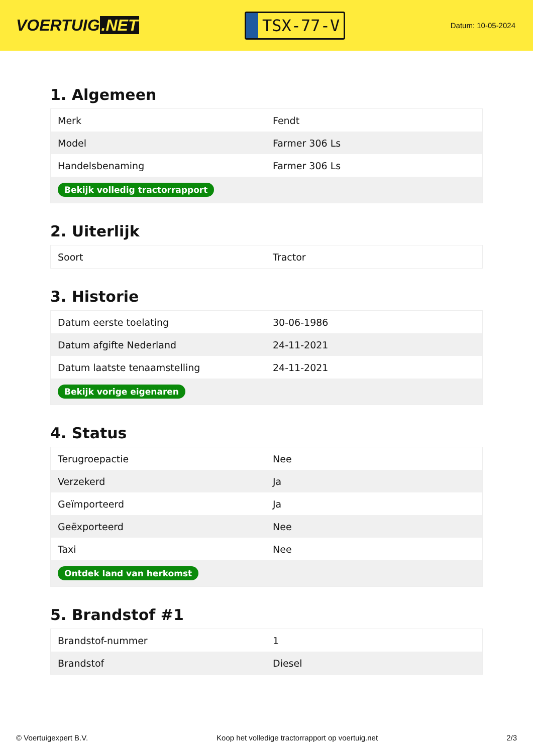VOERTUIG.NET
TSX-77-V
Datum: 10-05-2024
1. Algemeen
| Merk | Fendt |
| Model | Farmer 306 Ls |
| Handelsbenaming | Farmer 306 Ls |
| Bekijk volledig tractorrapport | |
2. Uiterlijk
| Soort | Tractor |
3. Historie
| Datum eerste toelating | 30-06-1986 |
| Datum afgifte Nederland | 24-11-2021 |
| Datum laatste tenaamstelling | 24-11-2021 |
| Bekijk vorige eigenaren | |
4. Status
| Terugroepactie | Nee |
| Verzekerd | Ja |
| Geïmporteerd | Ja |
| Geëxporteerd | Nee |
| Taxi | Nee |
| Ontdek land van herkomst | |
5. Brandstof #1
| Brandstof-nummer | 1 |
| Brandstof | Diesel |
© Voertuigexpert B.V. Koop het volledige tractorrapport op voertuig.net 2/3